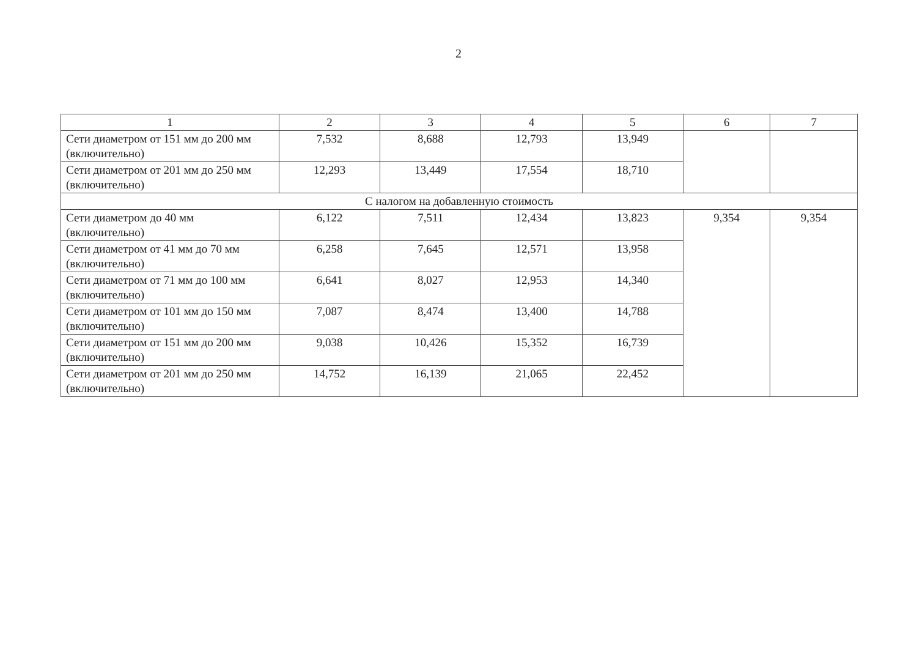2
| 1 | 2 | 3 | 4 | 5 | 6 | 7 |
| --- | --- | --- | --- | --- | --- | --- |
| Сети диаметром от 151 мм до 200 мм (включительно) | 7,532 | 8,688 | 12,793 | 13,949 | | |
| Сети диаметром от 201 мм до 250 мм (включительно) | 12,293 | 13,449 | 17,554 | 18,710 | | |
| С налогом на добавленную стоимость | | | | | | |
| Сети диаметром до 40 мм (включительно) | 6,122 | 7,511 | 12,434 | 13,823 | 9,354 | 9,354 |
| Сети диаметром от 41 мм до 70 мм (включительно) | 6,258 | 7,645 | 12,571 | 13,958 | | |
| Сети диаметром от 71 мм до 100 мм (включительно) | 6,641 | 8,027 | 12,953 | 14,340 | | |
| Сети диаметром от 101 мм до 150 мм (включительно) | 7,087 | 8,474 | 13,400 | 14,788 | | |
| Сети диаметром от 151 мм до 200 мм (включительно) | 9,038 | 10,426 | 15,352 | 16,739 | | |
| Сети диаметром от 201 мм до 250 мм (включительно) | 14,752 | 16,139 | 21,065 | 22,452 | | |